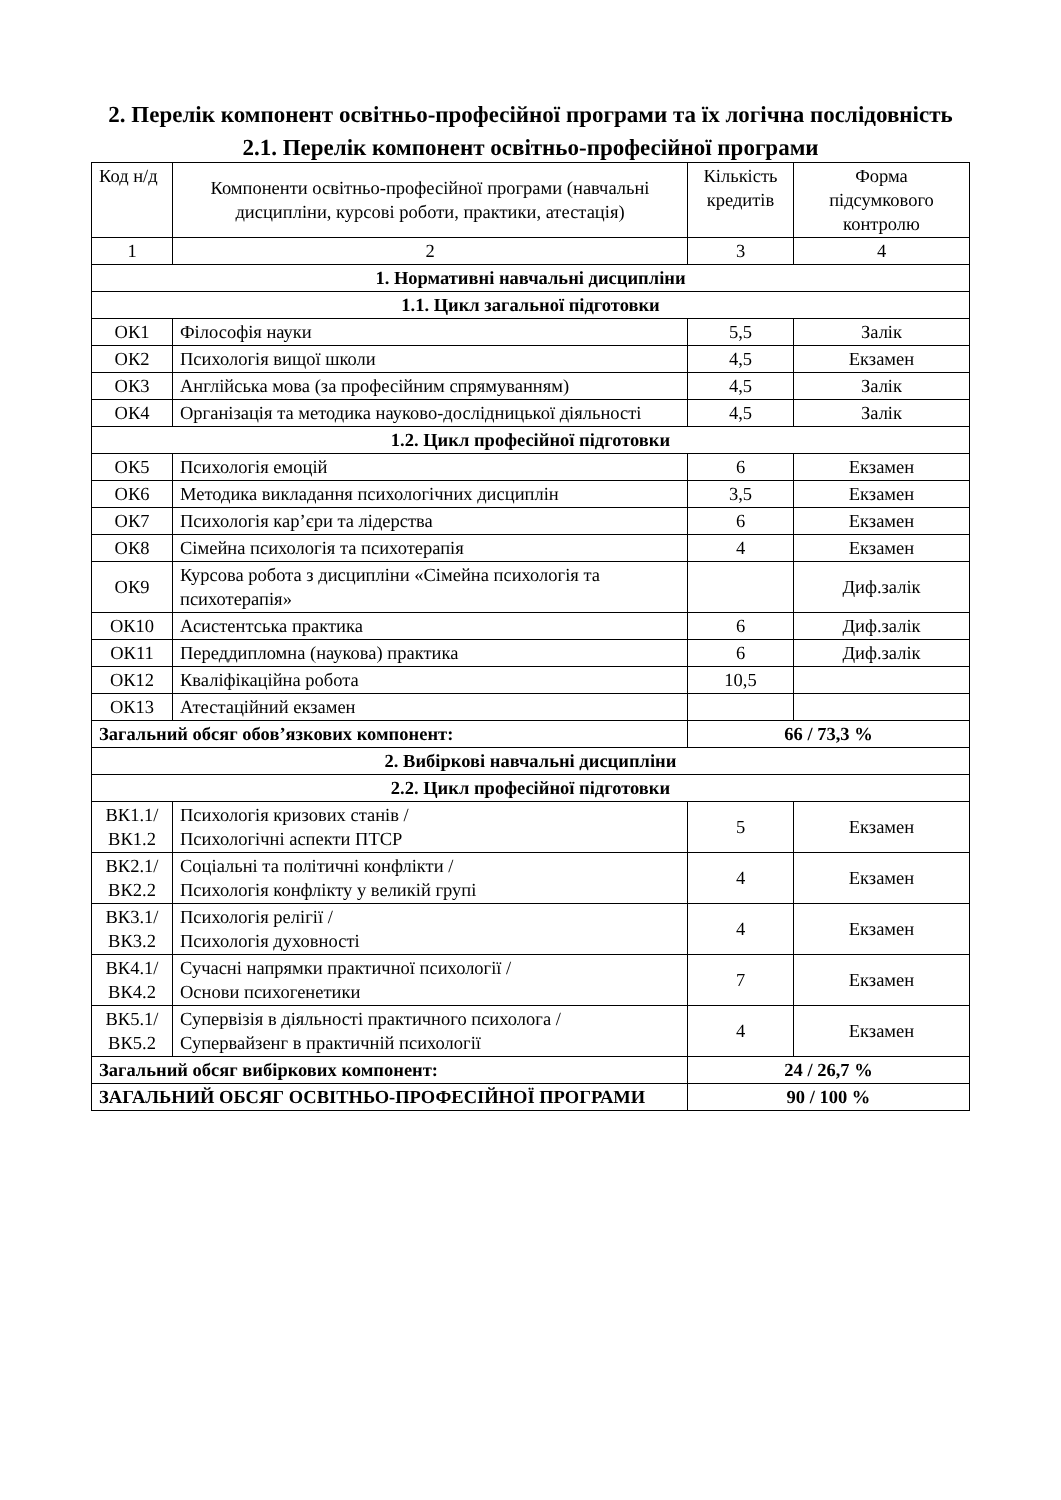2. Перелік компонент освітньо-професійної програми та їх логічна послідовність
2.1. Перелік компонент освітньо-професійної програми
| Код н/д | Компоненти освітньо-професійної програми (навчальні дисципліни, курсові роботи, практики, атестація) | Кількість кредитів | Форма підсумкового контролю |
| --- | --- | --- | --- |
| 1 | 2 | 3 | 4 |
| 1. Нормативні навчальні дисципліни | | | |
| 1.1. Цикл загальної підготовки | | | |
| ОК1 | Філософія науки | 5,5 | Залік |
| ОК2 | Психологія вищої школи | 4,5 | Екзамен |
| ОК3 | Англійська мова (за професійним спрямуванням) | 4,5 | Залік |
| ОК4 | Організація та методика науково-дослідницької діяльності | 4,5 | Залік |
| 1.2. Цикл професійної підготовки | | | |
| ОК5 | Психологія емоцій | 6 | Екзамен |
| ОК6 | Методика викладання психологічних дисциплін | 3,5 | Екзамен |
| ОК7 | Психологія кар’єри та лідерства | 6 | Екзамен |
| ОК8 | Сімейна психологія та психотерапія | 4 | Екзамен |
| ОК9 | Курсова робота з дисципліни «Сімейна психологія та психотерапія» | | Диф.залік |
| ОК10 | Асистентська практика | 6 | Диф.залік |
| ОК11 | Переддипломна (наукова) практика | 6 | Диф.залік |
| ОК12 | Кваліфікаційна робота | 10,5 | |
| ОК13 | Атестаційний екзамен | | |
| Загальний обсяг обов’язкових компонент: | | 66 / 73,3 % | |
| 2. Вибіркові навчальні дисципліни | | | |
| 2.2. Цикл професійної підготовки | | | |
| ВК1.1/ ВК1.2 | Психологія кризових станів / Психологічні аспекти ПТСР | 5 | Екзамен |
| ВК2.1/ ВК2.2 | Соціальні та політичні конфлікти / Психологія конфлікту у великій групі | 4 | Екзамен |
| ВК3.1/ ВК3.2 | Психологія релігії / Психологія духовності | 4 | Екзамен |
| ВК4.1/ ВК4.2 | Сучасні напрямки практичної психології / Основи психогенетики | 7 | Екзамен |
| ВК5.1/ ВК5.2 | Супервізія в діяльності практичного психолога / Супервайзенг в практичній психології | 4 | Екзамен |
| Загальний обсяг вибіркових компонент: | | 24 / 26,7 % | |
| ЗАГАЛЬНИЙ ОБСЯГ ОСВІТНЬО-ПРОФЕСІЙНОЇ ПРОГРАМИ | | 90 / 100 % | |